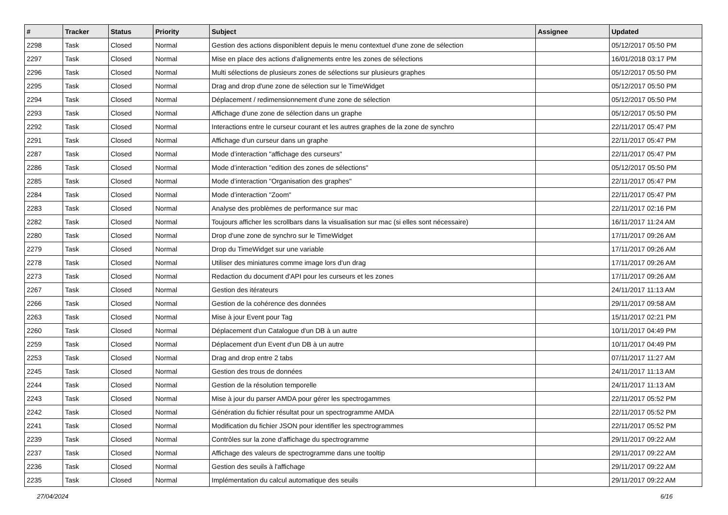| # | Tracker | Status | Priority | Subject | Assignee | Updated |
| --- | --- | --- | --- | --- | --- | --- |
| 2298 | Task | Closed | Normal | Gestion des actions disponiblent depuis le menu contextuel d'une zone de sélection | | 05/12/2017 05:50 PM |
| 2297 | Task | Closed | Normal | Mise en place des actions d'alignements entre les zones de sélections | | 16/01/2018 03:17 PM |
| 2296 | Task | Closed | Normal | Multi sélections de plusieurs zones de sélections sur plusieurs graphes | | 05/12/2017 05:50 PM |
| 2295 | Task | Closed | Normal | Drag and drop d'une zone de sélection sur le TimeWidget | | 05/12/2017 05:50 PM |
| 2294 | Task | Closed | Normal | Déplacement / redimensionnement d'une zone de sélection | | 05/12/2017 05:50 PM |
| 2293 | Task | Closed | Normal | Affichage d'une zone de sélection dans un graphe | | 05/12/2017 05:50 PM |
| 2292 | Task | Closed | Normal | Interactions entre le curseur courant et les autres graphes de la zone de synchro | | 22/11/2017 05:47 PM |
| 2291 | Task | Closed | Normal | Affichage d'un curseur dans un graphe | | 22/11/2017 05:47 PM |
| 2287 | Task | Closed | Normal | Mode d’interaction "affichage des curseurs" | | 22/11/2017 05:47 PM |
| 2286 | Task | Closed | Normal | Mode d’interaction "edition des zones de sélections" | | 05/12/2017 05:50 PM |
| 2285 | Task | Closed | Normal | Mode d’interaction "Organisation des graphes" | | 22/11/2017 05:47 PM |
| 2284 | Task | Closed | Normal | Mode d’interaction "Zoom" | | 22/11/2017 05:47 PM |
| 2283 | Task | Closed | Normal | Analyse des problèmes de performance sur mac | | 22/11/2017 02:16 PM |
| 2282 | Task | Closed | Normal | Toujours afficher les scrollbars dans la visualisation sur mac (si elles sont nécessaire) | | 16/11/2017 11:24 AM |
| 2280 | Task | Closed | Normal | Drop d'une zone de synchro sur le TimeWidget | | 17/11/2017 09:26 AM |
| 2279 | Task | Closed | Normal | Drop du TimeWidget sur une variable | | 17/11/2017 09:26 AM |
| 2278 | Task | Closed | Normal | Utiliser des miniatures comme image lors d'un drag | | 17/11/2017 09:26 AM |
| 2273 | Task | Closed | Normal | Redaction du document d'API pour les curseurs et les zones | | 17/11/2017 09:26 AM |
| 2267 | Task | Closed | Normal | Gestion des itérateurs | | 24/11/2017 11:13 AM |
| 2266 | Task | Closed | Normal | Gestion de la cohérence des données | | 29/11/2017 09:58 AM |
| 2263 | Task | Closed | Normal | Mise à jour Event pour Tag | | 15/11/2017 02:21 PM |
| 2260 | Task | Closed | Normal | Déplacement d'un Catalogue d'un DB à un autre | | 10/11/2017 04:49 PM |
| 2259 | Task | Closed | Normal | Déplacement d'un Event d'un DB à un autre | | 10/11/2017 04:49 PM |
| 2253 | Task | Closed | Normal | Drag and drop entre 2 tabs | | 07/11/2017 11:27 AM |
| 2245 | Task | Closed | Normal | Gestion des trous de données | | 24/11/2017 11:13 AM |
| 2244 | Task | Closed | Normal | Gestion de la résolution temporelle | | 24/11/2017 11:13 AM |
| 2243 | Task | Closed | Normal | Mise à jour du parser AMDA pour gérer les spectrogammes | | 22/11/2017 05:52 PM |
| 2242 | Task | Closed | Normal | Génération du fichier résultat pour un spectrogramme AMDA | | 22/11/2017 05:52 PM |
| 2241 | Task | Closed | Normal | Modification du fichier JSON pour identifier les spectrogrammes | | 22/11/2017 05:52 PM |
| 2239 | Task | Closed | Normal | Contrôles sur la zone d'affichage du spectrogramme | | 29/11/2017 09:22 AM |
| 2237 | Task | Closed | Normal | Affichage des valeurs de spectrogramme dans une tooltip | | 29/11/2017 09:22 AM |
| 2236 | Task | Closed | Normal | Gestion des seuils à l'affichage | | 29/11/2017 09:22 AM |
| 2235 | Task | Closed | Normal | Implémentation du calcul automatique des seuils | | 29/11/2017 09:22 AM |
27/04/2024 6/16